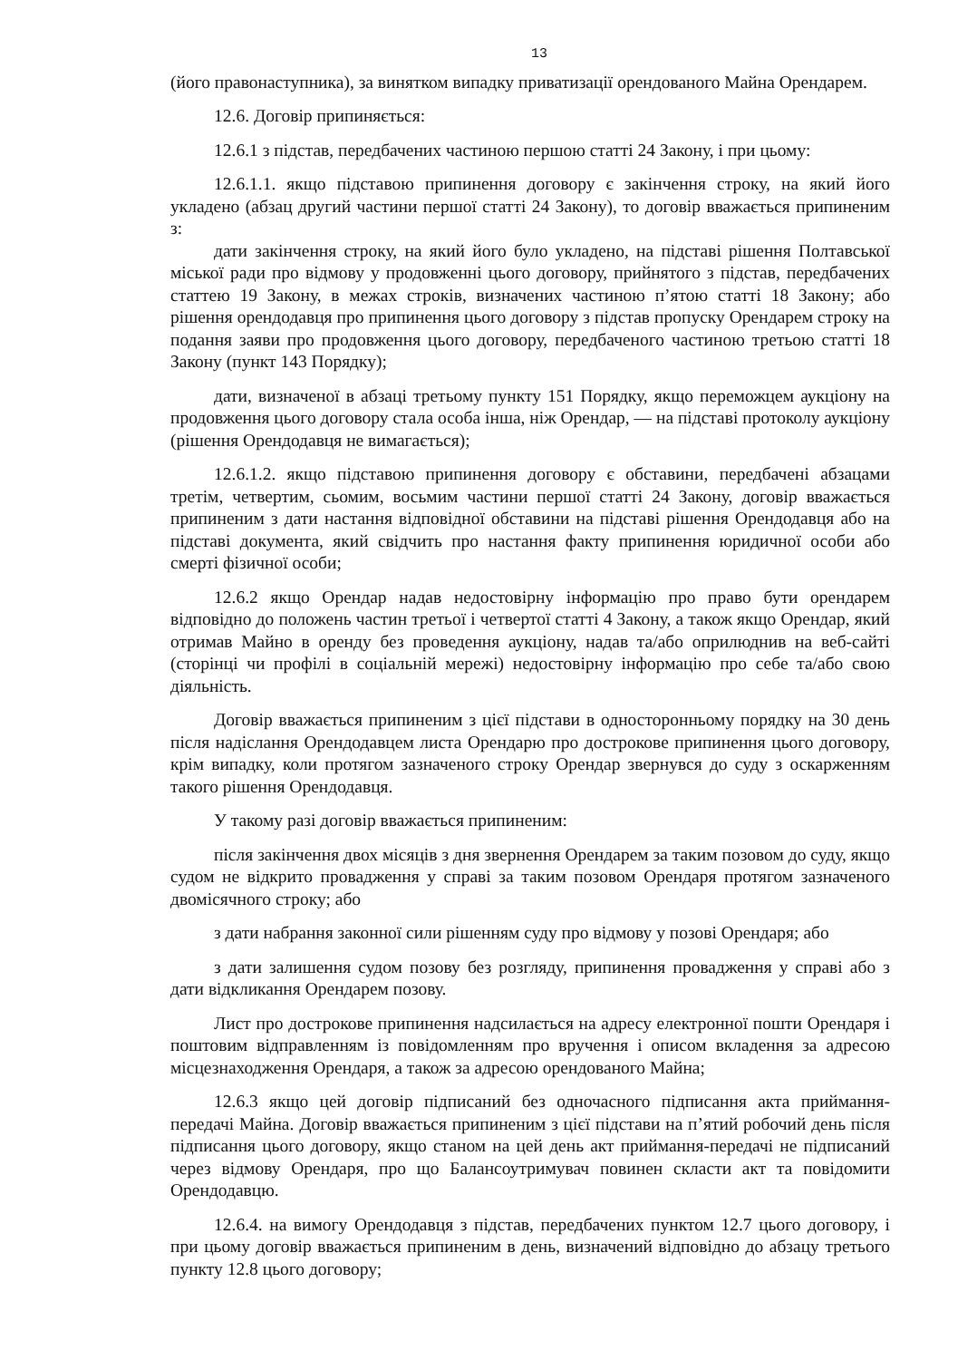13
(його правонаступника), за винятком випадку приватизації орендованого Майна Орендарем.
12.6. Договір припиняється:
12.6.1 з підстав, передбачених частиною першою статті 24 Закону, і при цьому:
12.6.1.1. якщо підставою припинення договору є закінчення строку, на який його укладено (абзац другий частини першої статті 24 Закону), то договір вважається припиненим з:
дати закінчення строку, на який його було укладено, на підставі рішення Полтавської міської ради про відмову у продовженні цього договору, прийнятого з підстав, передбачених статтею 19 Закону, в межах строків, визначених частиною п’ятою статті 18 Закону; або рішення орендодавця про припинення цього договору з підстав пропуску Орендарем строку на подання заяви про продовження цього договору, передбаченого частиною третьою статті 18 Закону (пункт 143 Порядку);
дати, визначеної в абзаці третьому пункту 151 Порядку, якщо переможцем аукціону на продовження цього договору стала особа інша, ніж Орендар, — на підставі протоколу аукціону (рішення Орендодавця не вимагається);
12.6.1.2. якщо підставою припинення договору є обставини, передбачені абзацами третім, четвертим, сьомим, восьмим частини першої статті 24 Закону, договір вважається припиненим з дати настання відповідної обставини на підставі рішення Орендодавця або на підставі документа, який свідчить про настання факту припинення юридичної особи або смерті фізичної особи;
12.6.2 якщо Орендар надав недостовірну інформацію про право бути орендарем відповідно до положень частин третьої і четвертої статті 4 Закону, а також якщо Орендар, який отримав Майно в оренду без проведення аукціону, надав та/або оприлюднив на веб-сайті (сторінці чи профілі в соціальній мережі) недостовірну інформацію про себе та/або свою діяльність.
Договір вважається припиненим з цієї підстави в односторонньому порядку на 30 день після надіслання Орендодавцем листа Орендарю про дострокове припинення цього договору, крім випадку, коли протягом зазначеного строку Орендар звернувся до суду з оскарженням такого рішення Орендодавця.
У такому разі договір вважається припиненим:
після закінчення двох місяців з дня звернення Орендарем за таким позовом до суду, якщо судом не відкрито провадження у справі за таким позовом Орендаря протягом зазначеного двомісячного строку; або
з дати набрання законної сили рішенням суду про відмову у позові Орендаря; або
з дати залишення судом позову без розгляду, припинення провадження у справі або з дати відкликання Орендарем позову.
Лист про дострокове припинення надсилається на адресу електронної пошти Орендаря і поштовим відправленням із повідомленням про вручення і описом вкладення за адресою місцезнаходження Орендаря, а також за адресою орендованого Майна;
12.6.3 якщо цей договір підписаний без одночасного підписання акта приймання-передачі Майна. Договір вважається припиненим з цієї підстави на п’ятий робочий день після підписання цього договору, якщо станом на цей день акт приймання-передачі не підписаний через відмову Орендаря, про що Балансоутримувач повинен скласти акт та повідомити Орендодавцю.
12.6.4. на вимогу Орендодавця з підстав, передбачених пунктом 12.7 цього договору, і при цьому договір вважається припиненим в день, визначений відповідно до абзацу третього пункту 12.8 цього договору;